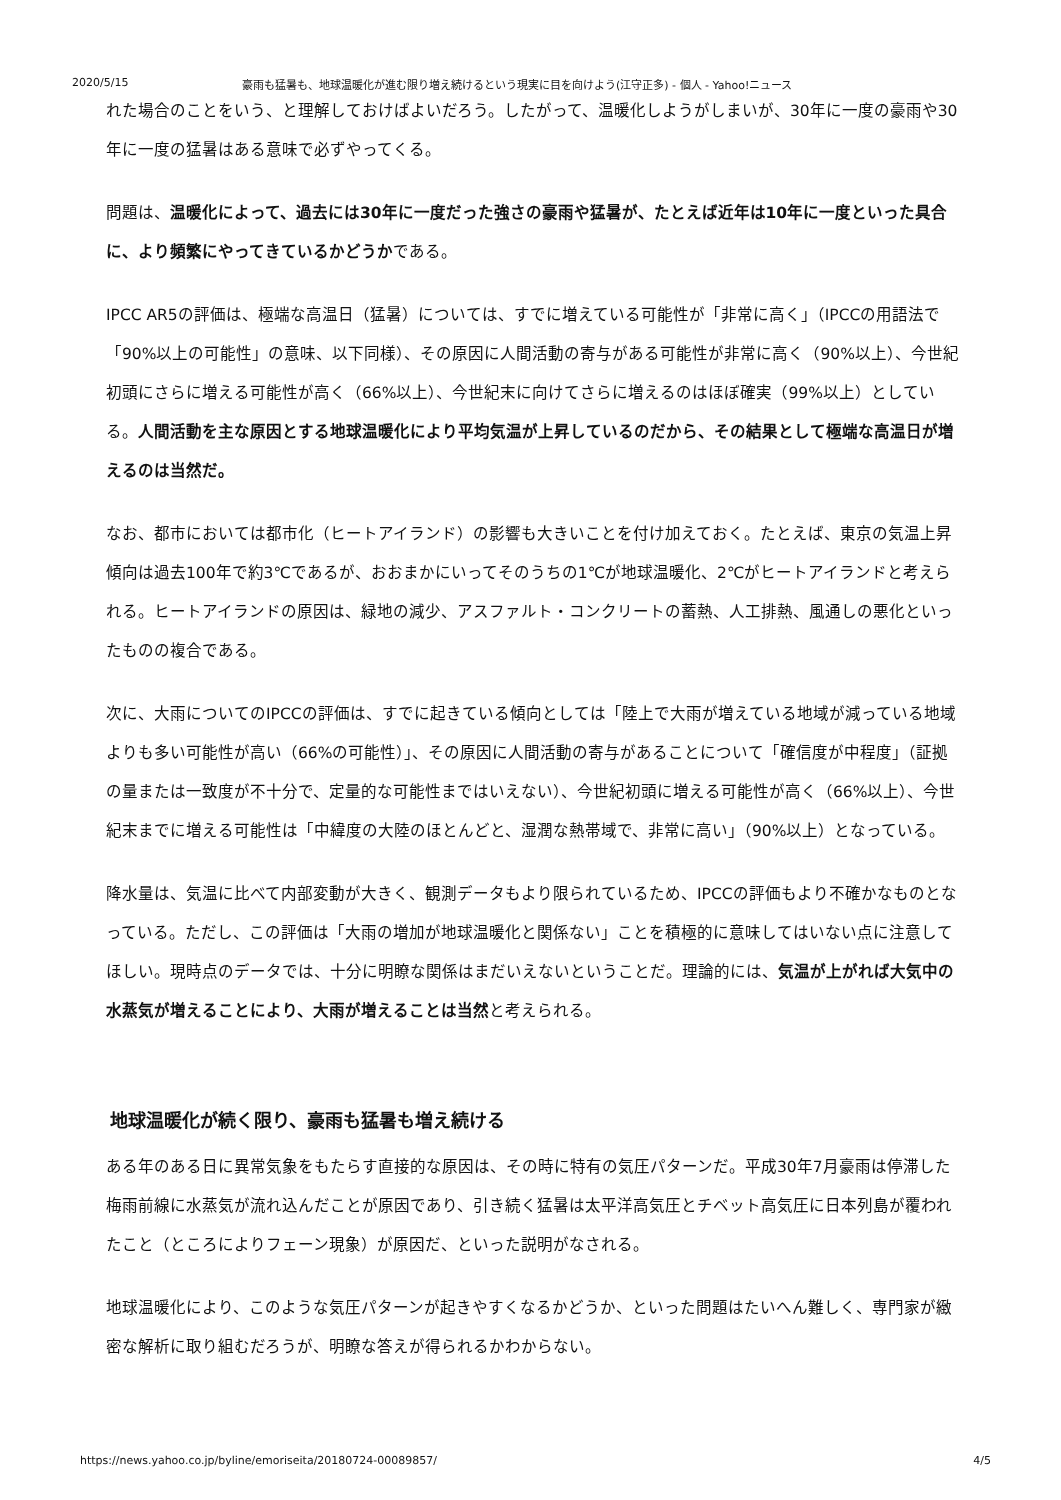2020/5/15 豪雨も猛暑も、地球温暖化が進む限り増え続けるという現実に目を向けよう(江守正多) - 個人 - Yahoo!ニュース
れた場合のことをいう、と理解しておけばよいだろう。したがって、温暖化しようがしまいが、30年に一度の豪雨や30年に一度の猛暑はある意味で必ずやってくる。
問題は、温暖化によって、過去には30年に一度だった強さの豪雨や猛暑が、たとえば近年は10年に一度といった具合に、より頻繁にやってきているかどうかである。
IPCC AR5の評価は、極端な高温日（猛暑）については、すでに増えている可能性が「非常に高く」（IPCCの用語法で「90%以上の可能性」の意味、以下同様）、その原因に人間活動の寄与がある可能性が非常に高く（90%以上）、今世紀初頭にさらに増える可能性が高く（66%以上）、今世紀末に向けてさらに増えるのはほぼ確実（99%以上）としている。人間活動を主な原因とする地球温暖化により平均気温が上昇しているのだから、その結果として極端な高温日が増えるのは当然だ。
なお、都市においては都市化（ヒートアイランド）の影響も大きいことを付け加えておく。たとえば、東京の気温上昇傾向は過去100年で約3℃であるが、おおまかにいってそのうちの1℃が地球温暖化、2℃がヒートアイランドと考えられる。ヒートアイランドの原因は、緑地の減少、アスファルト・コンクリートの蓄熱、人工排熱、風通しの悪化といったものの複合である。
次に、大雨についてのIPCCの評価は、すでに起きている傾向としては「陸上で大雨が増えている地域が減っている地域よりも多い可能性が高い（66%の可能性）」、その原因に人間活動の寄与があることについて「確信度が中程度」（証拠の量または一致度が不十分で、定量的な可能性まではいえない）、今世紀初頭に増える可能性が高く（66%以上）、今世紀末までに増える可能性は「中緯度の大陸のほとんどと、湿潤な熱帯域で、非常に高い」（90%以上）となっている。
降水量は、気温に比べて内部変動が大きく、観測データもより限られているため、IPCCの評価もより不確かなものとなっている。ただし、この評価は「大雨の増加が地球温暖化と関係ない」ことを積極的に意味してはいない点に注意してほしい。現時点のデータでは、十分に明瞭な関係はまだいえないということだ。理論的には、気温が上がれば大気中の水蒸気が増えることにより、大雨が増えることは当然と考えられる。
地球温暖化が続く限り、豪雨も猛暑も増え続ける
ある年のある日に異常気象をもたらす直接的な原因は、その時に特有の気圧パターンだ。平成30年7月豪雨は停滞した梅雨前線に水蒸気が流れ込んだことが原因であり、引き続く猛暑は太平洋高気圧とチベット高気圧に日本列島が覆われたこと（ところによりフェーン現象）が原因だ、といった説明がなされる。
地球温暖化により、このような気圧パターンが起きやすくなるかどうか、といった問題はたいへん難しく、専門家が緻密な解析に取り組むだろうが、明瞭な答えが得られるかわからない。
https://news.yahoo.co.jp/byline/emoriseita/20180724-00089857/ 4/5